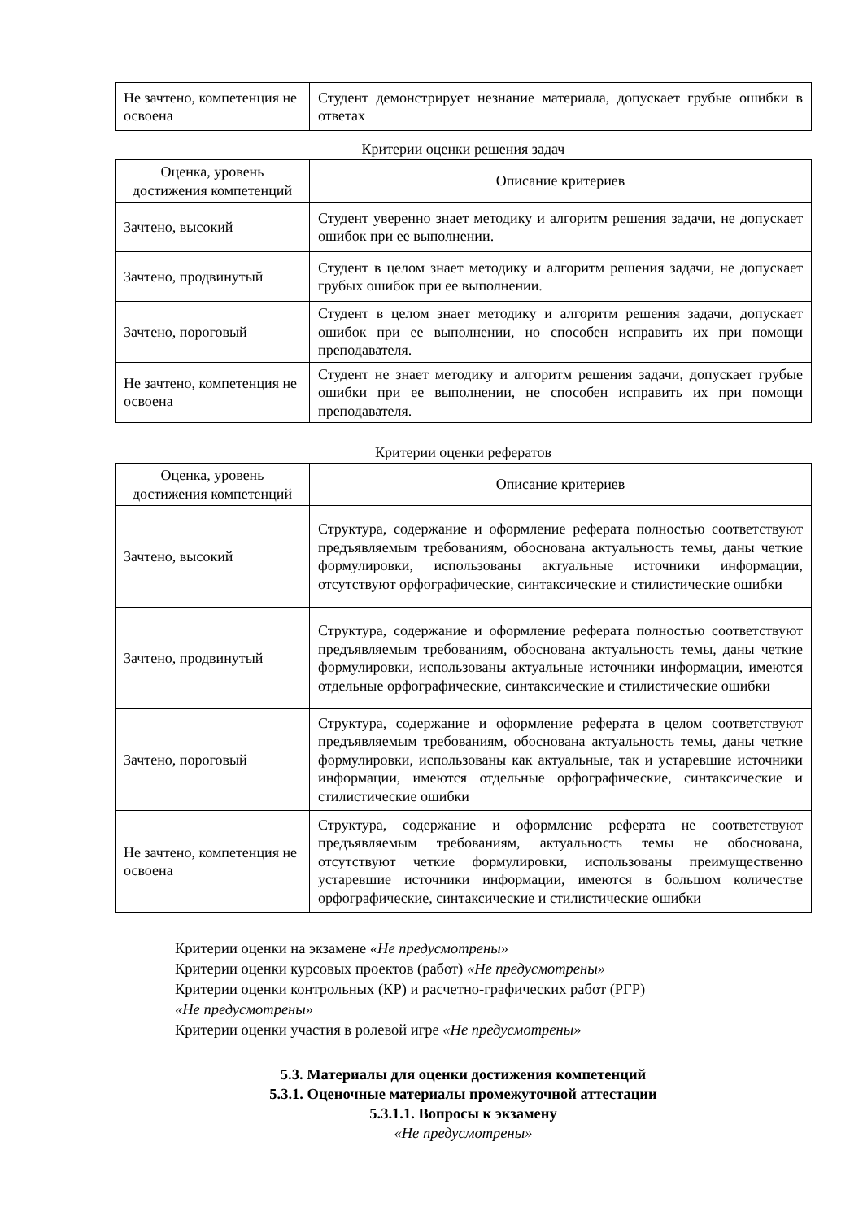| Не зачтено, компетенция не освоена | Студент демонстрирует незнание материала, допускает грубые ошибки в ответах |
Критерии оценки решения задач
| Оценка, уровень достижения компетенций | Описание критериев |
| --- | --- |
| Зачтено, высокий | Студент уверенно знает методику и алгоритм решения задачи, не допускает ошибок при ее выполнении. |
| Зачтено, продвинутый | Студент в целом знает методику и алгоритм решения задачи, не допускает грубых ошибок при ее выполнении. |
| Зачтено, пороговый | Студент в целом знает методику и алгоритм решения задачи, допускает ошибок при ее выполнении, но способен исправить их при помощи преподавателя. |
| Не зачтено, компетенция не освоена | Студент не знает методику и алгоритм решения задачи, допускает грубые ошибки при ее выполнении, не способен исправить их при помощи преподавателя. |
Критерии оценки рефератов
| Оценка, уровень достижения компетенций | Описание критериев |
| --- | --- |
| Зачтено, высокий | Структура, содержание и оформление реферата полностью соответствуют предъявляемым требованиям, обоснована актуальность темы, даны четкие формулировки, использованы актуальные источники информации, отсутствуют орфографические, синтаксические и стилистические ошибки |
| Зачтено, продвинутый | Структура, содержание и оформление реферата полностью соответствуют предъявляемым требованиям, обоснована актуальность темы, даны четкие формулировки, использованы актуальные источники информации, имеются отдельные орфографические, синтаксические и стилистические ошибки |
| Зачтено, пороговый | Структура, содержание и оформление реферата в целом соответствуют предъявляемым требованиям, обоснована актуальность темы, даны четкие формулировки, использованы как актуальные, так и устаревшие источники информации, имеются отдельные орфографические, синтаксические и стилистические ошибки |
| Не зачтено, компетенция не освоена | Структура, содержание и оформление реферата не соответствуют предъявляемым требованиям, актуальность темы не обоснована, отсутствуют четкие формулировки, использованы преимущественно устаревшие источники информации, имеются в большом количестве орфографические, синтаксические и стилистические ошибки |
Критерии оценки на экзамене «Не предусмотрены»
Критерии оценки курсовых проектов (работ) «Не предусмотрены»
Критерии оценки контрольных (КР) и расчетно-графических работ (РГР)
«Не предусмотрены»
Критерии оценки участия в ролевой игре «Не предусмотрены»
5.3. Материалы для оценки достижения компетенций
5.3.1. Оценочные материалы промежуточной аттестации
5.3.1.1. Вопросы к экзамену
«Не предусмотрены»